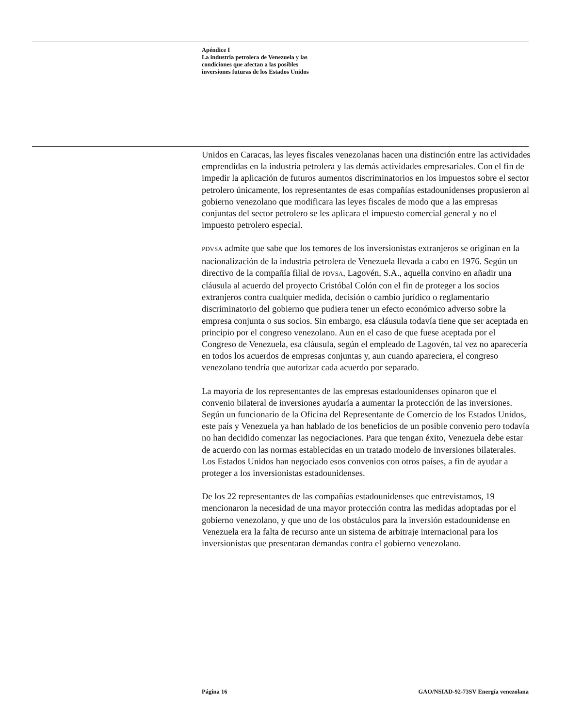Apéndice I
La industria petrolera de Venezuela y las
condiciones que afectan a las posibles
inversiones futuras de los Estados Unidos
Unidos en Caracas, las leyes fiscales venezolanas hacen una distinción entre las actividades emprendidas en la industria petrolera y las demás actividades empresariales. Con el fin de impedir la aplicación de futuros aumentos discriminatorios en los impuestos sobre el sector petrolero únicamente, los representantes de esas compañías estadounidenses propusieron al gobierno venezolano que modificara las leyes fiscales de modo que a las empresas conjuntas del sector petrolero se les aplicara el impuesto comercial general y no el impuesto petrolero especial.
PDVSA admite que sabe que los temores de los inversionistas extranjeros se originan en la nacionalización de la industria petrolera de Venezuela llevada a cabo en 1976. Según un directivo de la compañía filial de PDVSA, Lagovén, S.A., aquella convino en añadir una cláusula al acuerdo del proyecto Cristóbal Colón con el fin de proteger a los socios extranjeros contra cualquier medida, decisión o cambio jurídico o reglamentario discriminatorio del gobierno que pudiera tener un efecto económico adverso sobre la empresa conjunta o sus socios. Sin embargo, esa cláusula todavía tiene que ser aceptada en principio por el congreso venezolano. Aun en el caso de que fuese aceptada por el Congreso de Venezuela, esa cláusula, según el empleado de Lagovén, tal vez no aparecería en todos los acuerdos de empresas conjuntas y, aun cuando apareciera, el congreso venezolano tendría que autorizar cada acuerdo por separado.
La mayoría de los representantes de las empresas estadounidenses opinaron que el convenio bilateral de inversiones ayudaría a aumentar la protección de las inversiones. Según un funcionario de la Oficina del Representante de Comercio de los Estados Unidos, este país y Venezuela ya han hablado de los beneficios de un posible convenio pero todavía no han decidido comenzar las negociaciones. Para que tengan éxito, Venezuela debe estar de acuerdo con las normas establecidas en un tratado modelo de inversiones bilaterales. Los Estados Unidos han negociado esos convenios con otros países, a fin de ayudar a proteger a los inversionistas estadounidenses.
De los 22 representantes de las compañías estadounidenses que entrevistamos, 19 mencionaron la necesidad de una mayor protección contra las medidas adoptadas por el gobierno venezolano, y que uno de los obstáculos para la inversión estadounidense en Venezuela era la falta de recurso ante un sistema de arbitraje internacional para los inversionistas que presentaran demandas contra el gobierno venezolano.
Página 16 GAO/NSIAD-92-73SV Energía venezolana